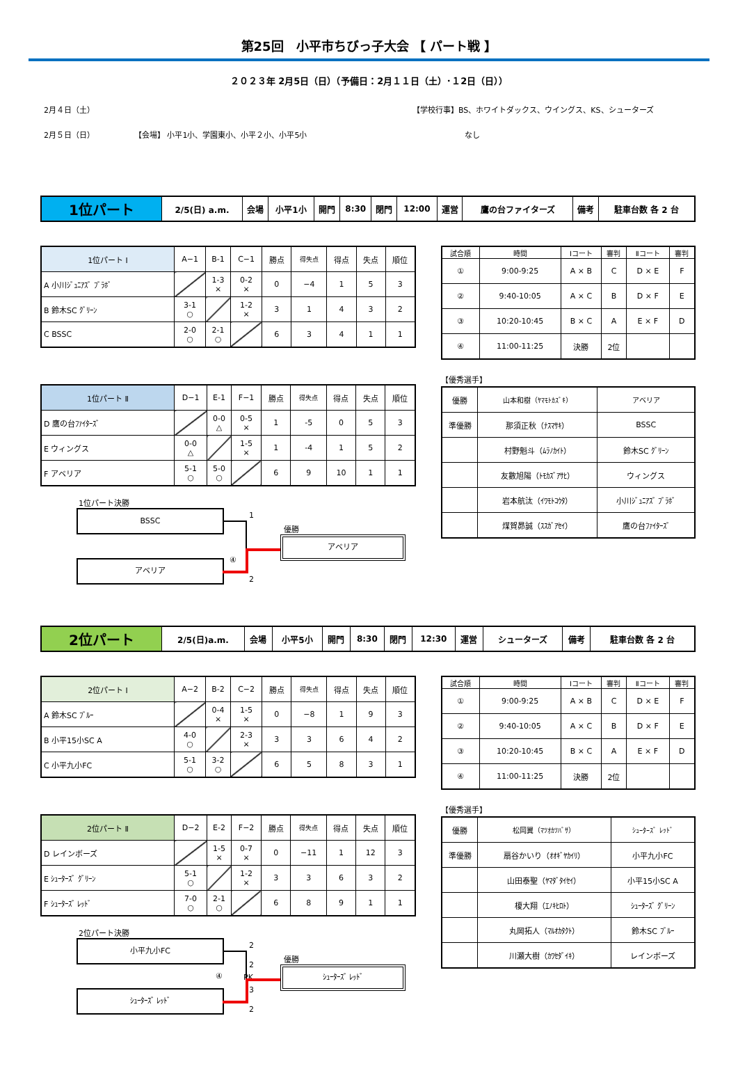第25回　小平市ちびっ子大会 【 パート戦 】
２０２３年 2月5日（日）（予備日：2月１１日（土）･１2日（日））
2月４日（土） 【学校行事】BS、ホワイトダックス、ウイングス、KS、シューターズ
2月５日（日） 【会場】 小平1小、学園東小、小平２小、小平5小 なし
| 1位パート | 2/5(日) a.m. | 会場 | 小平1小 | 開門 | 8:30 | 閉門 | 12:00 | 運営 | 鷹の台ファイターズ | 備考 | 駐車台数 各 2 台 |
| 1位パート Ⅰ | A−1 | B-1 | C−1 | 勝点 | 得失点 | 得点 | 失点 | 順位 |
| A 小川ｼﾞｭﾆｱｽﾞ ﾌﾞﾗﾎﾞ | | 1-3 × | 0-2 × | 0 | −4 | 1 | 5 | 3 |
| B 鈴木SC ｸﾞﾘｰﾝ | 3-1 ○ | | 1-2 × | 3 | 1 | 4 | 3 | 2 |
| C BSSC | 2-0 ○ | 2-1 ○ | | 6 | 3 | 4 | 1 | 1 |
| 1位パート Ⅱ | D−1 | E-1 | F−1 | 勝点 | 得失点 | 得点 | 失点 | 順位 |
| D 鷹の台ﾌｧｲﾀｰｽﾞ | | 0-0 △ | 0-5 × | 1 | -5 | 0 | 5 | 3 |
| E ウィングス | 0-0 △ | | 1-5 × | 1 | -4 | 1 | 5 | 2 |
| F アベリア | 5-1 ○ | 5-0 ○ | | 6 | 9 | 10 | 1 | 1 |
| 試合順 | 時間 | Ⅰコート | 審判 | Ⅱコート | 審判 |
| ① | 9:00-9:25 | A × B | C | D × E | F |
| ② | 9:40-10:05 | A × C | B | D × F | E |
| ③ | 10:20-10:45 | B × C | A | E × F | D |
| ④ | 11:00-11:25 | 決勝 | 2位 | | |
【優秀選手】
| 優勝 | 山本和樹（ﾔﾏﾓﾄｶｽﾞｷ） | アベリア |
| 準優勝 | 那須正秋（ﾅｽﾏｻｷ） | BSSC |
| | 村野魁斗（ﾑﾗﾉｶｲﾄ） | 鈴木SC ｸﾞﾘｰﾝ |
| | 友數旭陽（ﾄﾓｶｽﾞｱｻﾋ） | ウィングス |
| | 岩本航汰（ｲﾜﾓﾄｺｳﾀ） | 小川ｼﾞｭﾆｱｽﾞ ﾌﾞﾗﾎﾞ |
| | 煤賀昴誠（ｽｽｶﾞｱｾｲ） | 鷹の台ﾌｧｲﾀｰｽﾞ |
1位パート決勝
BSSC 1
④
優勝
アベリア
アベリア
2
| 2位パート | 2/5(日)a.m. | 会場 | 小平5小 | 開門 | 8:30 | 閉門 | 12:30 | 運営 | シューターズ | 備考 | 駐車台数 各 2 台 |
| 2位パート Ⅰ | A−2 | B-2 | C−2 | 勝点 | 得失点 | 得点 | 失点 | 順位 |
| A 鈴木SC ﾌﾞﾙｰ | | 0-4 × | 1-5 × | 0 | −8 | 1 | 9 | 3 |
| B 小平15小SC A | 4-0 ○ | | 2-3 × | 3 | 3 | 6 | 4 | 2 |
| C 小平九小FC | 5-1 ○ | 3-2 ○ | | 6 | 5 | 8 | 3 | 1 |
| 2位パート Ⅱ | D−2 | E-2 | F−2 | 勝点 | 得失点 | 得点 | 失点 | 順位 |
| D レインボーズ | | 1-5 × | 0-7 × | 0 | −11 | 1 | 12 | 3 |
| E ｼｭｰﾀｰｽﾞ ｸﾞﾘｰﾝ | 5-1 ○ | | 1-2 × | 3 | 3 | 6 | 3 | 2 |
| F ｼｭｰﾀｰｽﾞ ﾚｯﾄﾞ | 7-0 ○ | 2-1 ○ | | 6 | 8 | 9 | 1 | 1 |
| 試合順 | 時間 | Ⅰコート | 審判 | Ⅱコート | 審判 |
| ① | 9:00-9:25 | A × B | C | D × E | F |
| ② | 9:40-10:05 | A × C | B | D × F | E |
| ③ | 10:20-10:45 | B × C | A | E × F | D |
| ④ | 11:00-11:25 | 決勝 | 2位 | | |
【優秀選手】
| 優勝 | 松岡翼（ﾏﾂｵｶﾂﾊﾞｻ） | ｼｭｰﾀｰｽﾞ ﾚｯﾄﾞ |
| 準優勝 | 扇谷かいり（ｵｵｷﾞﾔｶｲﾘ） | 小平九小FC |
| | 山田泰聖（ﾔﾏﾀﾞﾀｲｾｲ） | 小平15小SC A |
| | 榎大翔（ｴﾉｷﾋﾛﾄ） | ｼｭｰﾀｰｽﾞ ｸﾞﾘｰﾝ |
| | 丸岡拓人（ﾏﾙｵｶﾀｸﾄ） | 鈴木SC ﾌﾞﾙｰ |
| | 川瀬大樹（ｶﾜｾﾀﾞｲｷ） | レインボーズ |
2位パート決勝
小平九小FC 2
④
2
PK
3
優勝
ｼｭｰﾀｰｽﾞ ﾚｯﾄﾞ
ｼｭｰﾀｰｽﾞ ﾚｯﾄﾞ
2